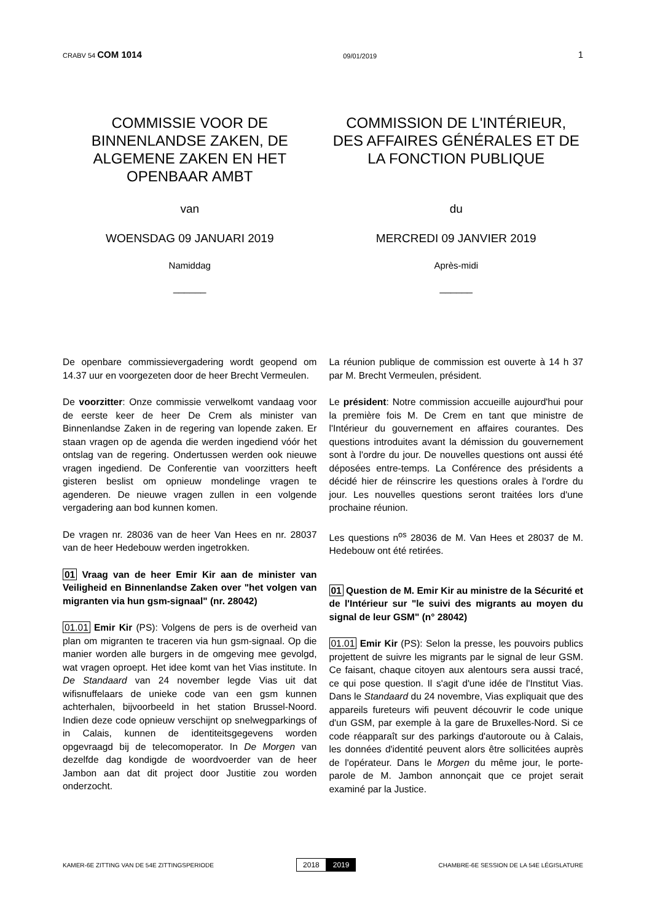CRABV 54 COM 1014
09/01/2019
1
COMMISSIE VOOR DE BINNENLANDSE ZAKEN, DE ALGEMENE ZAKEN EN HET OPENBAAR AMBT
COMMISSION DE L'INTÉRIEUR, DES AFFAIRES GÉNÉRALES ET DE LA FONCTION PUBLIQUE
van du
WOENSDAG 09 JANUARI 2019 MERCREDI 09 JANVIER 2019
Namiddag Après-midi
______ ______
De openbare commissievergadering wordt geopend om 14.37 uur en voorgezeten door de heer Brecht Vermeulen.
De voorzitter: Onze commissie verwelkomt vandaag voor de eerste keer de heer De Crem als minister van Binnenlandse Zaken in de regering van lopende zaken. Er staan vragen op de agenda die werden ingediend vóór het ontslag van de regering. Ondertussen werden ook nieuwe vragen ingediend. De Conferentie van voorzitters heeft gisteren beslist om opnieuw mondelinge vragen te agenderen. De nieuwe vragen zullen in een volgende vergadering aan bod kunnen komen.
De vragen nr. 28036 van de heer Van Hees en nr. 28037 van de heer Hedebouw werden ingetrokken.
01 Vraag van de heer Emir Kir aan de minister van Veiligheid en Binnenlandse Zaken over "het volgen van migranten via hun gsm-signaal" (nr. 28042)
01.01 Emir Kir (PS): Volgens de pers is de overheid van plan om migranten te traceren via hun gsm-signaal. Op die manier worden alle burgers in de omgeving mee gevolgd, wat vragen oproept. Het idee komt van het Vias institute. In De Standaard van 24 november legde Vias uit dat wifisnuffelaars de unieke code van een gsm kunnen achterhalen, bijvoorbeeld in het station Brussel-Noord. Indien deze code opnieuw verschijnt op snelwegparkings of in Calais, kunnen de identiteitsgegevens worden opgevraagd bij de telecomoperator. In De Morgen van dezelfde dag kondigde de woordvoerder van de heer Jambon aan dat dit project door Justitie zou worden onderzocht.
La réunion publique de commission est ouverte à 14 h 37 par M. Brecht Vermeulen, président.
Le président: Notre commission accueille aujourd'hui pour la première fois M. De Crem en tant que ministre de l'Intérieur du gouvernement en affaires courantes. Des questions introduites avant la démission du gouvernement sont à l'ordre du jour. De nouvelles questions ont aussi été déposées entre-temps. La Conférence des présidents a décidé hier de réinscrire les questions orales à l'ordre du jour. Les nouvelles questions seront traitées lors d'une prochaine réunion.
Les questions n<sup>os</sup> 28036 de M. Van Hees et 28037 de M. Hedebouw ont été retirées.
01 Question de M. Emir Kir au ministre de la Sécurité et de l'Intérieur sur "le suivi des migrants au moyen du signal de leur GSM" (n° 28042)
01.01 Emir Kir (PS): Selon la presse, les pouvoirs publics projettent de suivre les migrants par le signal de leur GSM. Ce faisant, chaque citoyen aux alentours sera aussi tracé, ce qui pose question. Il s'agit d'une idée de l'Institut Vias. Dans le Standaard du 24 novembre, Vias expliquait que des appareils fureteurs wifi peuvent découvrir le code unique d'un GSM, par exemple à la gare de Bruxelles-Nord. Si ce code réapparaît sur des parkings d'autoroute ou à Calais, les données d'identité peuvent alors être sollicitées auprès de l'opérateur. Dans le Morgen du même jour, le porte-parole de M. Jambon annonçait que ce projet serait examiné par la Justice.
KAMER-6E ZITTING VAN DE 54E ZITTINGSPERIODE
2018 2019
CHAMBRE-6E SESSION DE LA 54E LÉGISLATURE